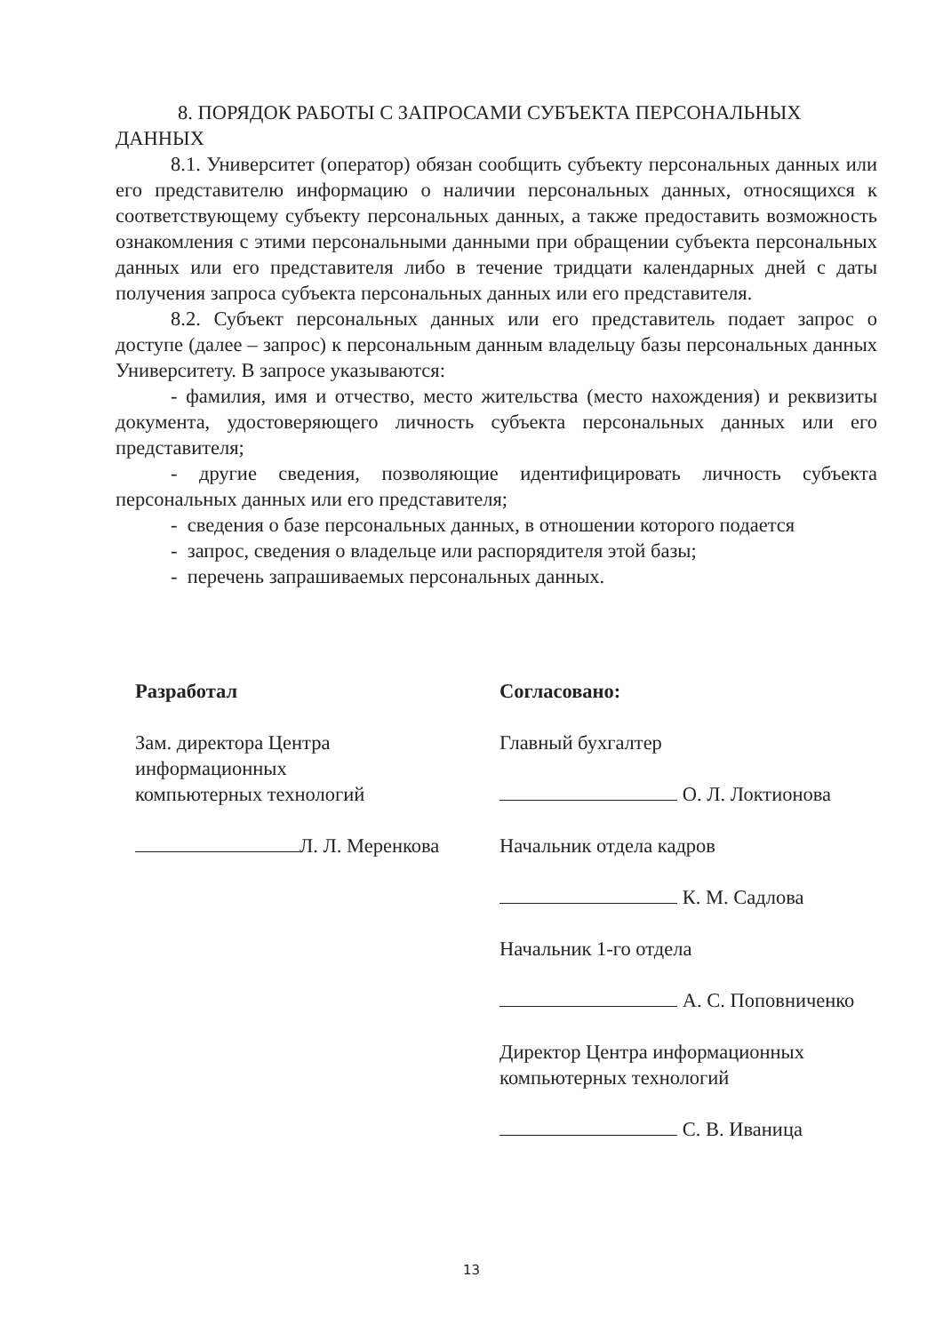8. ПОРЯДОК РАБОТЫ С ЗАПРОСАМИ СУБЪЕКТА ПЕРСОНАЛЬНЫХ ДАННЫХ
8.1. Университет (оператор) обязан сообщить субъекту персональных данных или его представителю информацию о наличии персональных данных, относящихся к соответствующему субъекту персональных данных, а также предоставить возможность ознакомления с этими персональными данными при обращении субъекта персональных данных или его представителя либо в течение тридцати календарных дней с даты получения запроса субъекта персональных данных или его представителя.
8.2. Субъект персональных данных или его представитель подает запрос о доступе (далее – запрос) к персональным данным владельцу базы персональных данных Университету. В запросе указываются:
- фамилия, имя и отчество, место жительства (место нахождения) и реквизиты документа, удостоверяющего личность субъекта персональных данных или его представителя;
- другие сведения, позволяющие идентифицировать личность субъекта персональных данных или его представителя;
- сведения о базе персональных данных, в отношении которого подается
- запрос, сведения о владельце или распорядителя этой базы;
- перечень запрашиваемых персональных данных.
Разработал
Зам. директора Центра
информационных
компьютерных технологий
Л. Л. Меренкова
Согласовано:
Главный бухгалтер
О. Л. Локтионова
Начальник отдела кадров
К. М. Садлова
Начальник 1-го отдела
А. С. Поповниченко
Директор Центра информационных компьютерных технологий
С. В. Иваница
13